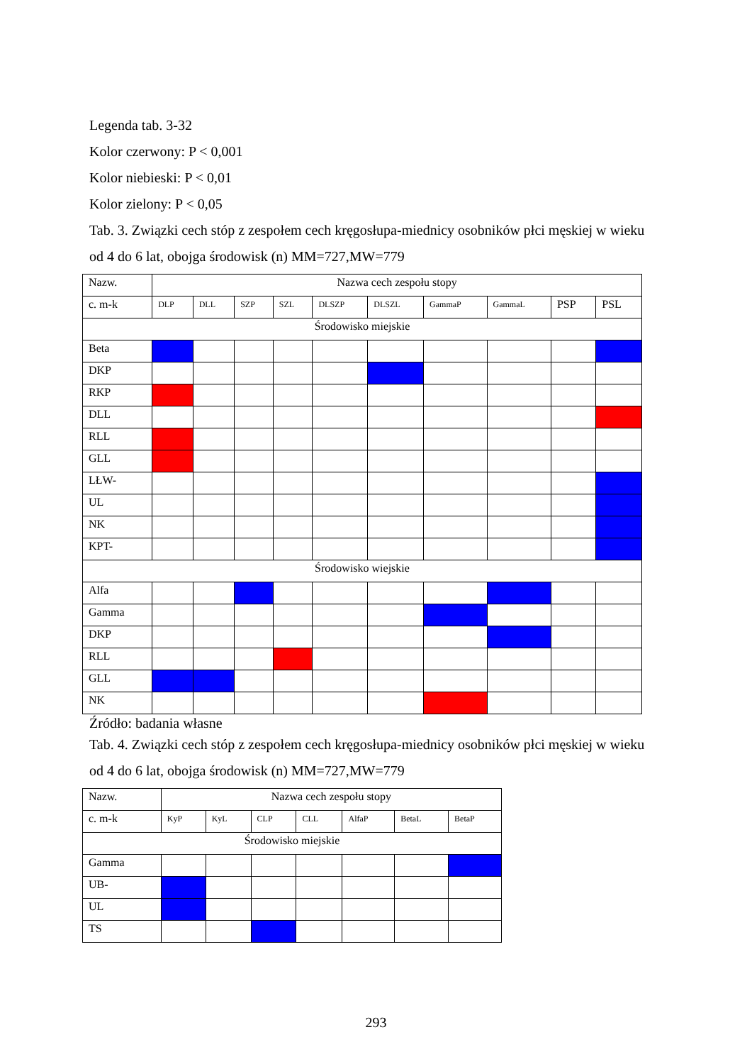Legenda tab. 3-32
Kolor czerwony: P < 0,001
Kolor niebieski: P < 0,01
Kolor zielony: P < 0,05
Tab. 3. Związki cech stóp z zespołem cech kręgosłupa-miednicy osobników płci męskiej w wieku od 4 do 6 lat, obojga środowisk (n) MM=727,MW=779
| Nazw. | Nazwa cech zespołu stopy | | | | | | | | | |
| c. m-k | DLP | DLL | SZP | SZL | DLSZP | DLSZL | GammaP | GammaL | PSP | PSL |
| Środowisko miejskie | | | | | | | | | | |
| Beta | | | | | | | | | | |
| DKP | | | | | | | | | | |
| RKP | | | | | | | | | | |
| DLL | | | | | | | | | | |
| RLL | | | | | | | | | | |
| GLL | | | | | | | | | | |
| LŁW- | | | | | | | | | | |
| UL | | | | | | | | | | |
| NK | | | | | | | | | | |
| KPT- | | | | | | | | | | |
| Środowisko wiejskie | | | | | | | | | | |
| Alfa | | | | | | | | | | |
| Gamma | | | | | | | | | | |
| DKP | | | | | | | | | | |
| RLL | | | | | | | | | | |
| GLL | | | | | | | | | | |
| NK | | | | | | | | | | |
Źródło: badania własne
Tab. 4. Związki cech stóp z zespołem cech kręgosłupa-miednicy osobników płci męskiej w wieku od 4 do 6 lat, obojga środowisk (n) MM=727,MW=779
| Nazw. | Nazwa cech zespołu stopy | | | | | | |
| c. m-k | KyP | KyL | CLP | CLL | AlfaP | BetaL | BetaP |
| Środowisko miejskie | | | | | | | |
| Gamma | | | | | | | |
| UB- | | | | | | | |
| UL | | | | | | | |
| TS | | | | | | | |
293